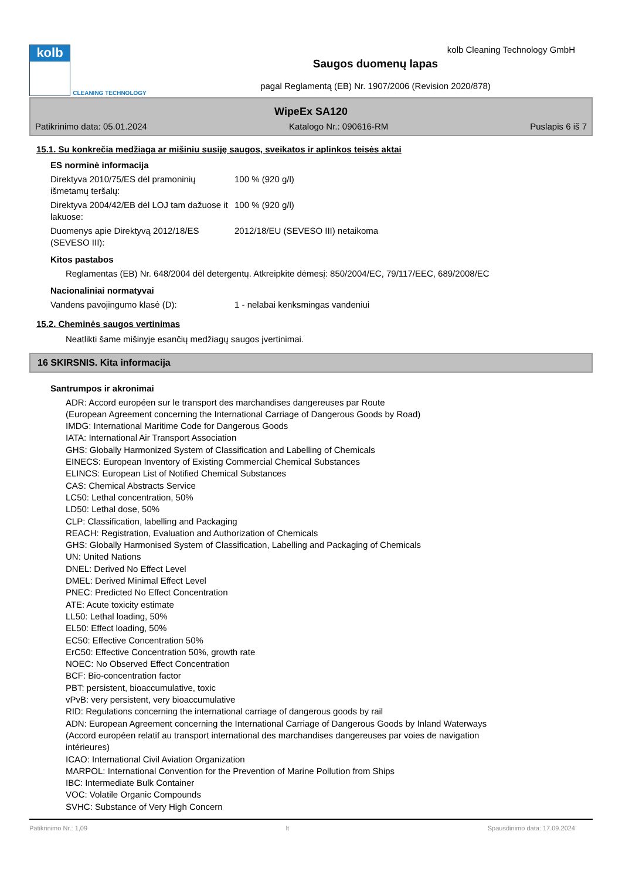kolb
CLEANING TECHNOLOGY
Saugos duomenų lapas
pagal Reglamentą (EB) Nr. 1907/2006 (Revision 2020/878)
kolb Cleaning Technology GmbH
WipeEx SA120
Patikrinimo data: 05.01.2024 Katalogo Nr.: 090616-RM Puslapis 6 iš 7
15.1. Su konkrečia medžiaga ar mišiniu susiję saugos, sveikatos ir aplinkos teisės aktai
ES norminė informacija
Direktyva 2010/75/ES dėl pramoninių išmetamų teršalų:
100 % (920 g/l)
Direktyva 2004/42/EB dėl LOJ tam dažuose it lakuose:
100 % (920 g/l)
Duomenys apie Direktyvą 2012/18/ES (SEVESO III):
2012/18/EU (SEVESO III) netaikoma
Kitos pastabos
Reglamentas (EB) Nr. 648/2004 dėl detergentų. Atkreipkite dėmesį: 850/2004/EC, 79/117/EEC, 689/2008/EC
Nacionaliniai normatyvai
Vandens pavojingumo klasė (D): 1 - nelabai kenksmingas vandeniui
15.2. Cheminės saugos vertinimas
Neatlikti šame mišinyje esančių medžiagų saugos įvertinimai.
16 SKIRSNIS. Kita informacija
Santrumpos ir akronimai
ADR: Accord européen sur le transport des marchandises dangereuses par Route
(European Agreement concerning the International Carriage of Dangerous Goods by Road)
IMDG: International Maritime Code for Dangerous Goods
IATA: International Air Transport Association
GHS: Globally Harmonized System of Classification and Labelling of Chemicals
EINECS: European Inventory of Existing Commercial Chemical Substances
ELINCS: European List of Notified Chemical Substances
CAS: Chemical Abstracts Service
LC50: Lethal concentration, 50%
LD50: Lethal dose, 50%
CLP: Classification, labelling and Packaging
REACH: Registration, Evaluation and Authorization of Chemicals
GHS: Globally Harmonised System of Classification, Labelling and Packaging of Chemicals
UN: United Nations
DNEL: Derived No Effect Level
DMEL: Derived Minimal Effect Level
PNEC: Predicted No Effect Concentration
ATE: Acute toxicity estimate
LL50: Lethal loading, 50%
EL50: Effect loading, 50%
EC50: Effective Concentration 50%
ErC50: Effective Concentration 50%, growth rate
NOEC: No Observed Effect Concentration
BCF: Bio-concentration factor
PBT: persistent, bioaccumulative, toxic
vPvB: very persistent, very bioaccumulative
RID: Regulations concerning the international carriage of dangerous goods by rail
ADN: European Agreement concerning the International Carriage of Dangerous Goods by Inland Waterways
(Accord européen relatif au transport international des marchandises dangereuses par voies de navigation
intérieures)
ICAO: International Civil Aviation Organization
MARPOL: International Convention for the Prevention of Marine Pollution from Ships
IBC: Intermediate Bulk Container
VOC: Volatile Organic Compounds
SVHC: Substance of Very High Concern
Patikrinimo Nr.: 1,09 lt Spausdinimo data: 17.09.2024